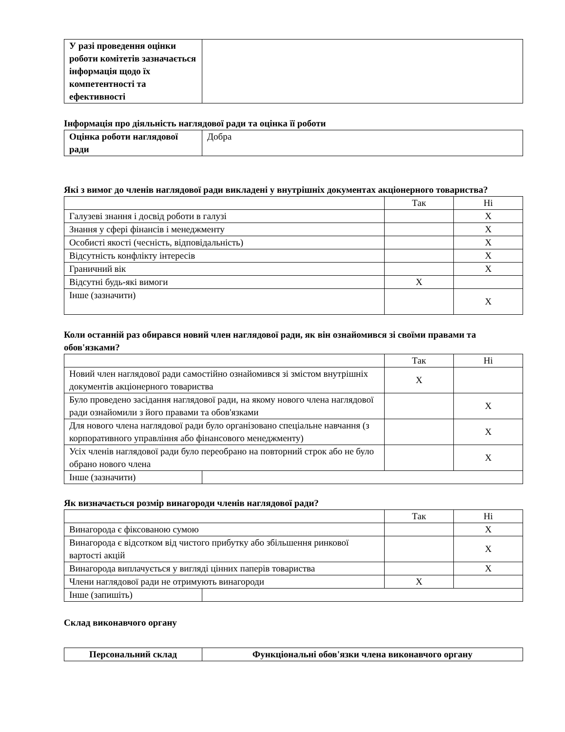| У разі проведення оцінки роботи комітетів зазначається інформація щодо їх компетентності та ефективності | |
Інформація про діяльність наглядової ради та оцінка її роботи
| Оцінка роботи наглядової ради | Добра |
Які з вимог до членів наглядової ради викладені у внутрішніх документах акціонерного товариства?
| | Так | Ні |
| --- | --- | --- |
| Галузеві знання і досвід роботи в галузі | | X |
| Знання у сфері фінансів і менеджменту | | X |
| Особисті якості (чесність, відповідальність) | | X |
| Відсутність конфлікту інтересів | | X |
| Граничний вік | | X |
| Відсутні будь-які вимоги | X | |
| Інше (зазначити) | | X |
Коли останній раз обирався новий член наглядової ради, як він ознайомився зі своїми правами та обов'язками?
| | | Так | Ні |
| --- | --- | --- | --- |
| Новий член наглядової ради самостійно ознайомився зі змістом внутрішніх документів акціонерного товариства | | X | |
| Було проведено засідання наглядової ради, на якому нового члена наглядової ради ознайомили з його правами та обов'язками | | | X |
| Для нового члена наглядової ради було організовано спеціальне навчання (з корпоративного управління або фінансового менеджменту) | | | X |
| Усіх членів наглядової ради було переобрано на повторний строк або не було обрано нового члена | | | X |
| Інше (зазначити) | | | |
Як визначається розмір винагороди членів наглядової ради?
| | | Так | Ні |
| --- | --- | --- | --- |
| Винагорода є фіксованою сумою | | | X |
| Винагорода є відсотком від чистого прибутку або збільшення ринкової вартості акцій | | | X |
| Винагорода виплачується у вигляді цінних паперів товариства | | | X |
| Члени наглядової ради не отримують винагороди | | X | |
| Інше (запишіть) | | | |
Склад виконавчого органу
| Персональний склад | Функціональні обов'язки члена виконавчого органу |
| --- | --- |